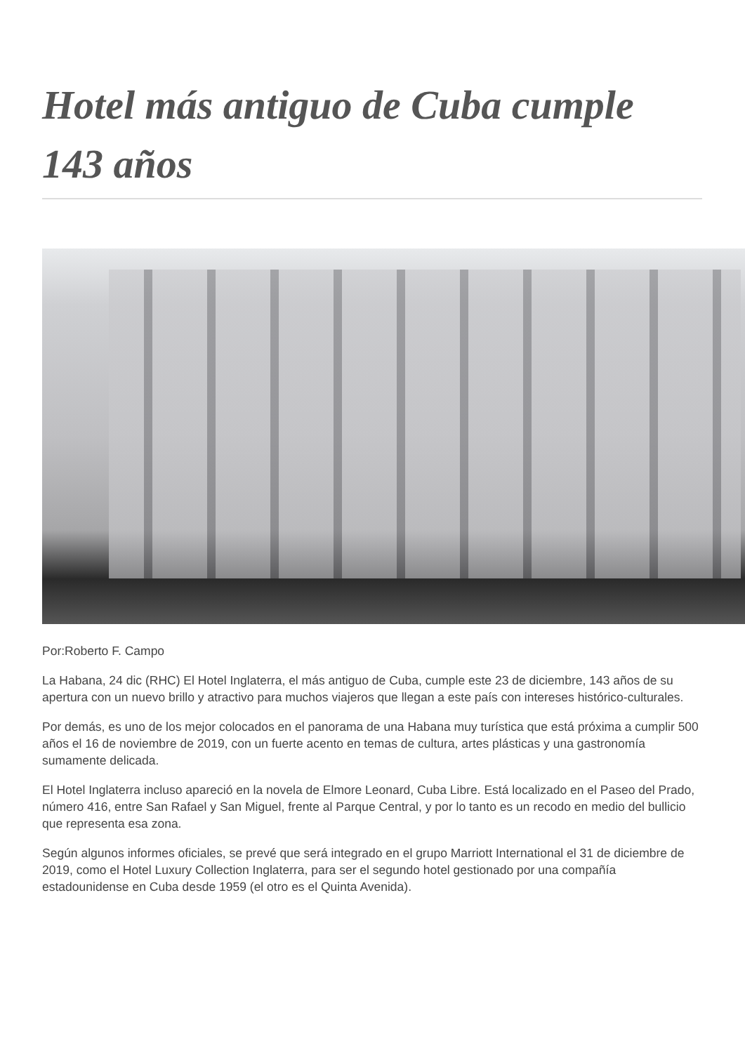Hotel más antiguo de Cuba cumple 143 años
Por:Roberto F. Campo
La Habana, 24 dic (RHC) El Hotel Inglaterra, el más antiguo de Cuba, cumple este 23 de diciembre, 143 años de su apertura con un nuevo brillo y atractivo para muchos viajeros que llegan a este país con intereses histórico-culturales.
Por demás, es uno de los mejor colocados en el panorama de una Habana muy turística que está próxima a cumplir 500 años el 16 de noviembre de 2019, con un fuerte acento en temas de cultura, artes plásticas y una gastronomía sumamente delicada.
El Hotel Inglaterra incluso apareció en la novela de Elmore Leonard, Cuba Libre. Está localizado en el Paseo del Prado, número 416, entre San Rafael y San Miguel, frente al Parque Central, y por lo tanto es un recodo en medio del bullicio que representa esa zona.
Según algunos informes oficiales, se prevé que será integrado en el grupo Marriott International el 31 de diciembre de 2019, como el Hotel Luxury Collection Inglaterra, para ser el segundo hotel gestionado por una compañía estadounidense en Cuba desde 1959 (el otro es el Quinta Avenida).